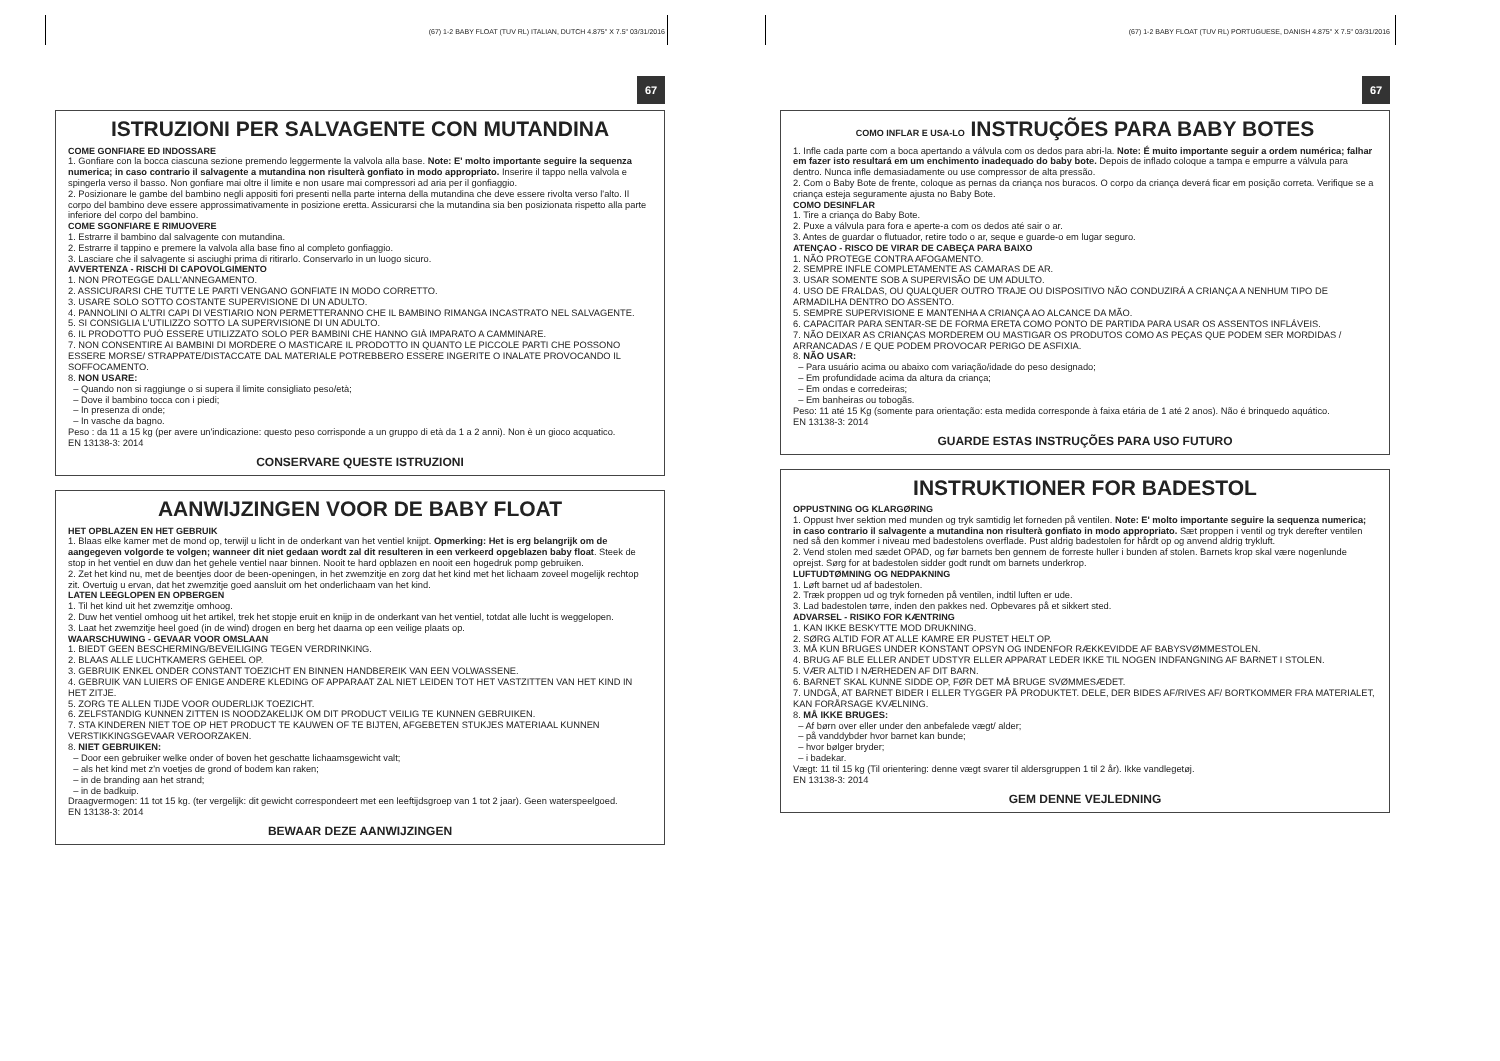(67) 1-2 BABY FLOAT (TUV RL) ITALIAN, DUTCH 4.875" X 7.5" 03/31/2016
67
ISTRUZIONI PER SALVAGENTE CON MUTANDINA
COME GONFIARE ED INDOSSARE
1. Gonfiare con la bocca ciascuna sezione premendo leggermente la valvola alla base. Note: E' molto importante seguire la sequenza numerica; in caso contrario il salvagente a mutandina non risulterà gonfiato in modo appropriato. Inserire il tappo nella valvola e spingerla verso il basso. Non gonfiare mai oltre il limite e non usare mai compressori ad aria per il gonfiaggio.
2. Posizionare le gambe del bambino negli appositi fori presenti nella parte interna della mutandina che deve essere rivolta verso l'alto. Il corpo del bambino deve essere approssimativamente in posizione eretta. Assicurarsi che la mutandina sia ben posizionata rispetto alla parte inferiore del corpo del bambino.
COME SGONFIARE E RIMUOVERE
1. Estrarre il bambino dal salvagente con mutandina.
2. Estrarre il tappino e premere la valvola alla base fino al completo gonfiaggio.
3. Lasciare che il salvagente si asciughi prima di ritirarlo. Conservarlo in un luogo sicuro.
AVVERTENZA - RISCHI DI CAPOVOLGIMENTO
1. NON PROTEGGE DALL'ANNEGAMENTO.
2. ASSICURARSI CHE TUTTE LE PARTI VENGANO GONFIATE IN MODO CORRETTO.
3. USARE SOLO SOTTO COSTANTE SUPERVISIONE DI UN ADULTO.
4. PANNOLINI O ALTRI CAPI DI VESTIARIO NON PERMETTERANNO CHE IL BAMBINO RIMANGA INCASTRATO NEL SALVAGENTE.
5. SI CONSIGLIA L'UTILIZZO SOTTO LA SUPERVISIONE DI UN ADULTO.
6. IL PRODOTTO PUÒ ESSERE UTILIZZATO SOLO PER BAMBINI CHE HANNO GIÀ IMPARATO A CAMMINARE.
7. NON CONSENTIRE AI BAMBINI DI MORDERE O MASTICARE IL PRODOTTO IN QUANTO LE PICCOLE PARTI CHE POSSONO ESSERE MORSE/ STRAPPATE/DISTACCATE DAL MATERIALE POTREBBERO ESSERE INGERITE O INALATE PROVOCANDO IL SOFFOCAMENTO.
8. NON USARE:
– Quando non si raggiunge o si supera il limite consigliato peso/età;
– Dove il bambino tocca con i piedi;
– In presenza di onde;
– In vasche da bagno.
Peso : da 11 a 15 kg (per avere un'indicazione: questo peso corrisponde a un gruppo di età da 1 a 2 anni). Non è un gioco acquatico.
EN 13138-3: 2014
CONSERVARE QUESTE ISTRUZIONI
AANWIJZINGEN VOOR DE BABY FLOAT
HET OPBLAZEN EN HET GEBRUIK
1. Blaas elke kamer met de mond op, terwijl u licht in de onderkant van het ventiel knijpt. Opmerking: Het is erg belangrijk om de aangegeven volgorde te volgen; wanneer dit niet gedaan wordt zal dit resulteren in een verkeerd opgeblazen baby float. Steek de stop in het ventiel en duw dan het gehele ventiel naar binnen. Nooit te hard opblazen en nooit een hogedruk pomp gebruiken.
2. Zet het kind nu, met de beentjes door de been-openingen, in het zwemzitje en zorg dat het kind met het lichaam zoveel mogelijk rechtop zit. Overtuig u ervan, dat het zwemzitje goed aansluit om het onderlichaam van het kind.
LATEN LEEGLOPEN EN OPBERGEN
1. Til het kind uit het zwemzitje omhoog.
2. Duw het ventiel omhoog uit het artikel, trek het stopje eruit en knijp in de onderkant van het ventiel, totdat alle lucht is weggelopen.
3. Laat het zwemzitje heel goed (in de wind) drogen en berg het daarna op een veilige plaats op.
WAARSCHUWING - GEVAAR VOOR OMSLAAN
1. BIEDT GEEN BESCHERMING/BEVEILIGING TEGEN VERDRINKING.
2. BLAAS ALLE LUCHTKAMERS GEHEEL OP.
3. GEBRUIK ENKEL ONDER CONSTANT TOEZICHT EN BINNEN HANDBEREIK VAN EEN VOLWASSENE.
4. GEBRUIK VAN LUIERS OF ENIGE ANDERE KLEDING OF APPARAAT ZAL NIET LEIDEN TOT HET VASTZITTEN VAN HET KIND IN HET ZITJE.
5. ZORG TE ALLEN TIJDE VOOR OUDERLIJK TOEZICHT.
6. ZELFSTANDIG KUNNEN ZITTEN IS NOODZAKELIJK OM DIT PRODUCT VEILIG TE KUNNEN GEBRUIKEN.
7. STA KINDEREN NIET TOE OP HET PRODUCT TE KAUWEN OF TE BIJTEN, AFGEBETEN STUKJES MATERIAAL KUNNEN VERSTIKKINGSGEVAAR VEROORZAKEN.
8. NIET GEBRUIKEN:
– Door een gebruiker welke onder of boven het geschatte lichaamsgewicht valt;
– als het kind met z'n voetjes de grond of bodem kan raken;
– in de branding aan het strand;
– in de badkuip.
Draagvermogen: 11 tot 15 kg. (ter vergelijk: dit gewicht correspondeert met een leeftijdsgroep van 1 tot 2 jaar). Geen waterspeelgoed.
EN 13138-3: 2014
BEWAAR DEZE AANWIJZINGEN
(67) 1-2 BABY FLOAT (TUV RL) PORTUGUESE, DANISH 4.875" X 7.5" 03/31/2016
67
COMO INFLAR E USA-LO INSTRUÇÕES PARA BABY BOTES
1. Infle cada parte com a boca apertando a válvula com os dedos para abri-la. Note: É muito importante seguir a ordem numérica; falhar em fazer isto resultará em um enchimento inadequado do baby bote. Depois de inflado coloque a tampa e empurre a válvula para dentro. Nunca infle demasiadamente ou use compressor de alta pressão.
2. Com o Baby Bote de frente, coloque as pernas da criança nos buracos. O corpo da criança deverá ficar em posição correta. Verifique se a criança esteja seguramente ajusta no Baby Bote.
COMO DESINFLAR
1. Tire a criança do Baby Bote.
2. Puxe a válvula para fora e aperte-a com os dedos até sair o ar.
3. Antes de guardar o flutuador, retire todo o ar, seque e guarde-o em lugar seguro.
ATENÇAO - RISCO DE VIRAR DE CABEÇA PARA BAIXO
1. NÃO PROTEGE CONTRA AFOGAMENTO.
2. SEMPRE INFLE COMPLETAMENTE AS CAMARAS DE AR.
3. USAR SOMENTE SOB A SUPERVISÃO DE UM ADULTO.
4. USO DE FRALDAS, OU QUALQUER OUTRO TRAJE OU DISPOSITIVO NÃO CONDUZIRÁ A CRIANÇA A NENHUM TIPO DE ARMADILHA DENTRO DO ASSENTO.
5. SEMPRE SUPERVISIONE E MANTENHA A CRIANÇA AO ALCANCE DA MÃO.
6. CAPACITAR PARA SENTAR-SE DE FORMA ERETA COMO PONTO DE PARTIDA PARA USAR OS ASSENTOS INFLÁVEIS.
7. NÃO DEIXAR AS CRIANÇAS MORDEREM OU MASTIGAR OS PRODUTOS COMO AS PEÇAS QUE PODEM SER MORDIDAS / ARRANCADAS / E QUE PODEM PROVOCAR PERIGO DE ASFIXIA.
8. NÃO USAR:
– Para usuário acima ou abaixo com variação/idade do peso designado;
– Em profundidade acima da altura da criança;
– Em ondas e corredeiras;
– Em banheiras ou tobogãs.
Peso: 11 até 15 Kg (somente para orientação: esta medida corresponde à faixa etária de 1 até 2 anos). Não é brinquedo aquático.
EN 13138-3: 2014
GUARDE ESTAS INSTRUÇÕES PARA USO FUTURO
INSTRUKTIONER FOR BADESTOL
OPPUSTNING OG KLARGØRING
1. Oppust hver sektion med munden og tryk samtidig let forneden på ventilen. Note: E' molto importante seguire la sequenza numerica; in caso contrario il salvagente a mutandina non risulterà gonfiato in modo appropriato. Sæt proppen i ventil og tryk derefter ventilen ned så den kommer i niveau med badestolens overflade. Pust aldrig badestolen for hårdt op og anvend aldrig trykluft.
2. Vend stolen med sædet OPAD, og før barnets ben gennem de forreste huller i bunden af stolen. Barnets krop skal være nogenlunde oprejst. Sørg for at badestolen sidder godt rundt om barnets underkrop.
LUFTUDTØMNING OG NEDPAKNING
1. Løft barnet ud af badestolen.
2. Træk proppen ud og tryk forneden på ventilen, indtil luften er ude.
3. Lad badestolen tørre, inden den pakkes ned. Opbevares på et sikkert sted.
ADVARSEL - RISIKO FOR KÆNTRING
1. KAN IKKE BESKYTTE MOD DRUKNING.
2. SØRG ALTID FOR AT ALLE KAMRE ER PUSTET HELT OP.
3. MÅ KUN BRUGES UNDER KONSTANT OPSYN OG INDENFOR RÆKKEVIDDE AF BABYSVØMMESTOLEN.
4. BRUG AF BLE ELLER ANDET UDSTYR ELLER APPARAT LEDER IKKE TIL NOGEN INDFANGNING AF BARNET I STOLEN.
5. VÆR ALTID I NÆRHEDEN AF DIT BARN.
6. BARNET SKAL KUNNE SIDDE OP, FØR DET MÅ BRUGE SVØMMESÆDET.
7. UNDGÅ, AT BARNET BIDER I ELLER TYGGER PÅ PRODUKTET. DELE, DER BIDES AF/RIVES AF/ BORTKOMMER FRA MATERIALET, KAN FORÅRSAGE KVÆLNING.
8. MÅ IKKE BRUGES:
– Af børn over eller under den anbefalede vægt/ alder;
– på vanddybder hvor barnet kan bunde;
– hvor bølger bryder;
– i badekar.
Vægt: 11 til 15 kg (Til orientering: denne vægt svarer til aldersgruppen 1 til 2 år). Ikke vandlegetøj.
EN 13138-3: 2014
GEM DENNE VEJLEDNING